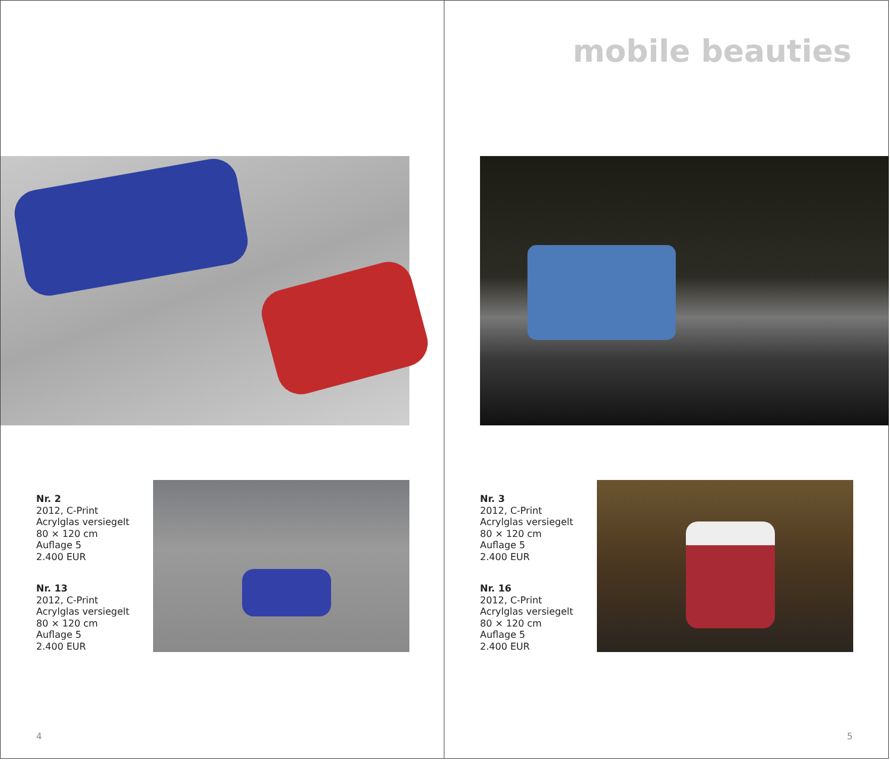Nr. 2
2012, C-Print
Acrylglas versiegelt
80 × 120 cm
Auflage 5
2.400 EUR
Nr. 13
2012, C-Print
Acrylglas versiegelt
80 × 120 cm
Auflage 5
2.400 EUR
4
mobile beauties
Nr. 3
2012, C-Print
Acrylglas versiegelt
80 × 120 cm
Auflage 5
2.400 EUR
Nr. 16
2012, C-Print
Acrylglas versiegelt
80 × 120 cm
Auflage 5
2.400 EUR
5